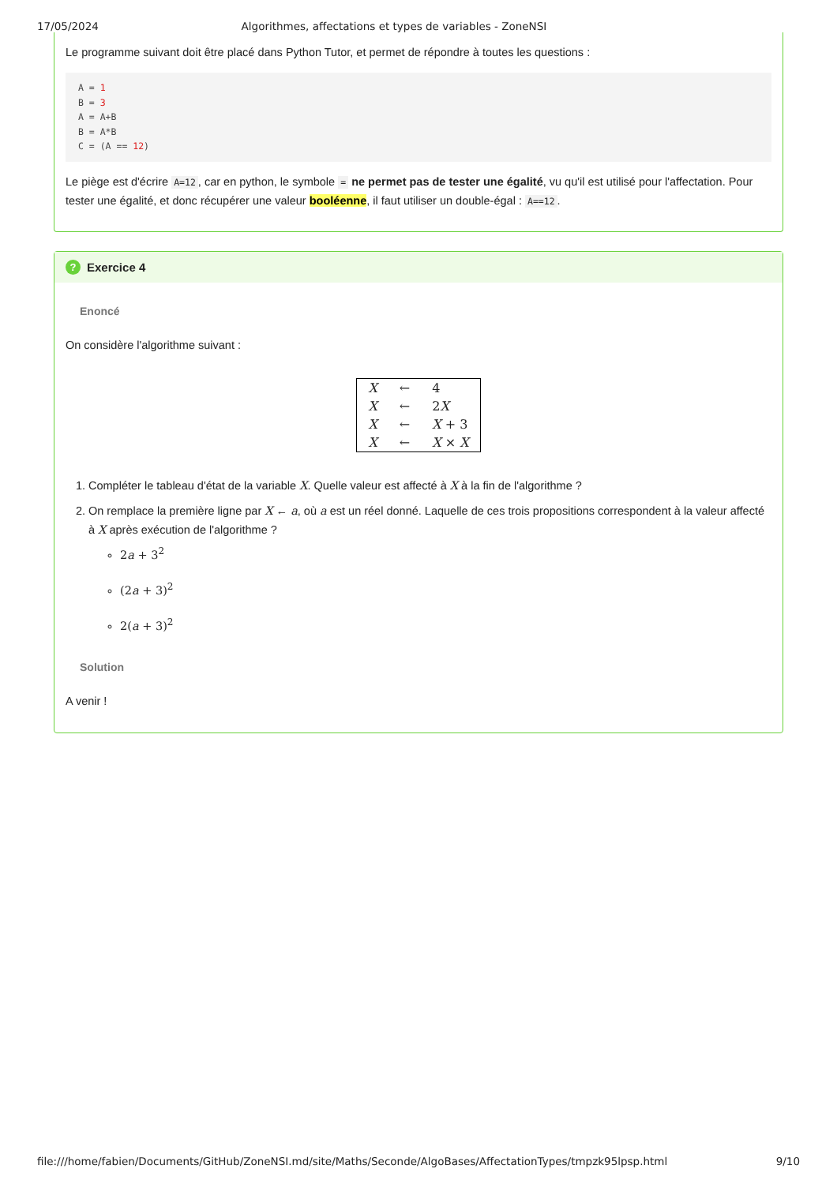17/05/2024 Algorithmes, affectations et types de variables - ZoneNSI
Le programme suivant doit être placé dans Python Tutor, et permet de répondre à toutes les questions :
A = 1
B = 3
A = A+B
B = A*B
C = (A == 12)
Le piège est d'écrire A=12, car en python, le symbole = ne permet pas de tester une égalité, vu qu'il est utilisé pour l'affectation. Pour tester une égalité, et donc récupérer une valeur booléenne, il faut utiliser un double-égal : A==12.
? Exercice 4
Enoncé
On considère l'algorithme suivant :
| X | ← | 4 |
| X | ← | 2 X |
| X | ← | X + 3 |
| X | ← | X × X |
1. Compléter le tableau d'état de la variable X. Quelle valeur est affecté à X à la fin de l'algorithme ?
2. On remplace la première ligne par X ← a, où a est un réel donné. Laquelle de ces trois propositions correspondent à la valeur affecté à X après exécution de l'algorithme ?
2a + 3<sup>2</sup>
(2a + 3)<sup>2</sup>
2(a + 3)<sup>2</sup>
Solution
A venir !
file:///home/fabien/Documents/GitHub/ZoneNSI.md/site/Maths/Seconde/AlgoBases/AffectationTypes/tmpzk95lpsp.html 9/10